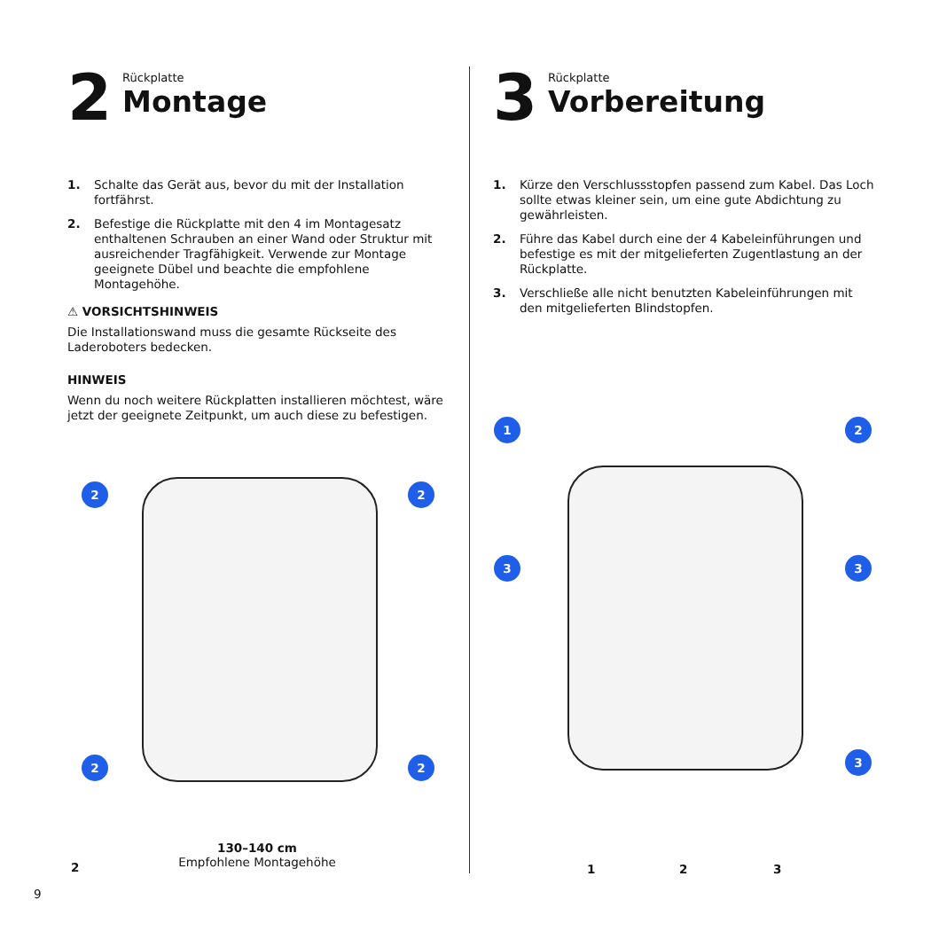2
Rückplatte
Montage
1. Schalte das Gerät aus, bevor du mit der Installation fortfährst.
2. Befestige die Rückplatte mit den 4 im Montagesatz enthaltenen Schrauben an einer Wand oder Struktur mit ausreichender Tragfähigkeit. Verwende zur Montage geeignete Dübel und beachte die empfohlene Montagehöhe.
⚠ VORSICHTSHINWEIS
Die Installationswand muss die gesamte Rückseite des Laderoboters bedecken.
HINWEIS
Wenn du noch weitere Rückplatten installieren möchtest, wäre jetzt der geeignete Zeitpunkt, um auch diese zu befestigen.
2 2
2 2
2
130–140 cm
Empfohlene Montagehöhe
3
Rückplatte
Vorbereitung
1. Kürze den Verschlussstopfen passend zum Kabel. Das Loch sollte etwas kleiner sein, um eine gute Abdichtung zu gewährleisten.
2. Führe das Kabel durch eine der 4 Kabeleinführungen und befestige es mit der mitgelieferten Zugentlastung an der Rückplatte.
3. Verschließe alle nicht benutzten Kabeleinführungen mit den mitgelieferten Blindstopfen.
1 2
3 3
3
1 2 3
9